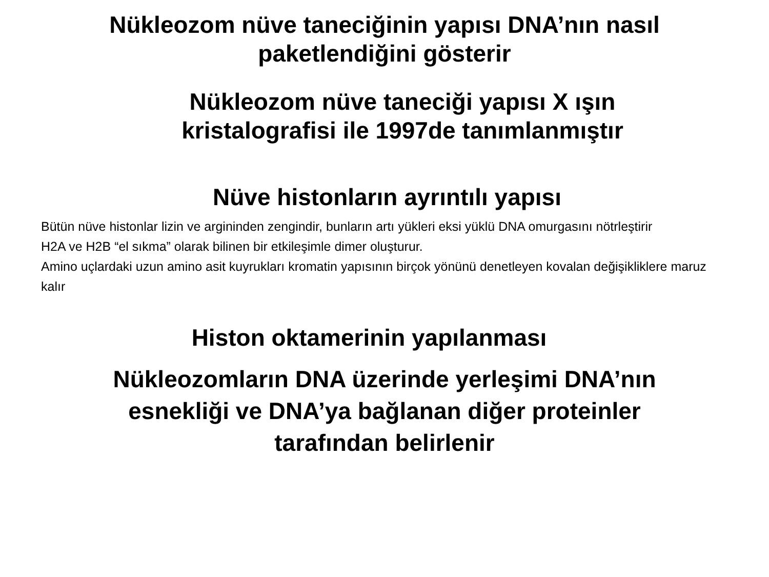Nükleozom nüve taneciğinin yapısı DNA’nın nasıl
paketlendiğini gösterir
Nükleozom nüve taneciği yapısı X ışın
kristalografisi ile 1997de tanımlanmıştır
Nüve histonların ayrıntılı yapısı
Bütün nüve histonlar lizin ve argininden zengindir, bunların artı yükleri eksi yüklü DNA omurgasını nötrleştirir
H2A ve H2B “el sıkma” olarak bilinen bir etkileşimle dimer oluşturur.
Amino uçlardaki uzun amino asit kuyrukları kromatin yapısının birçok yönünü denetleyen kovalan değişikliklere maruz kalır
Histon oktamerinin yapılanması
Nükleozomların DNA üzerinde yerleşimi DNA’nın
esnekliği ve DNA’ya bağlanan diğer proteinler
tarafından belirlenir